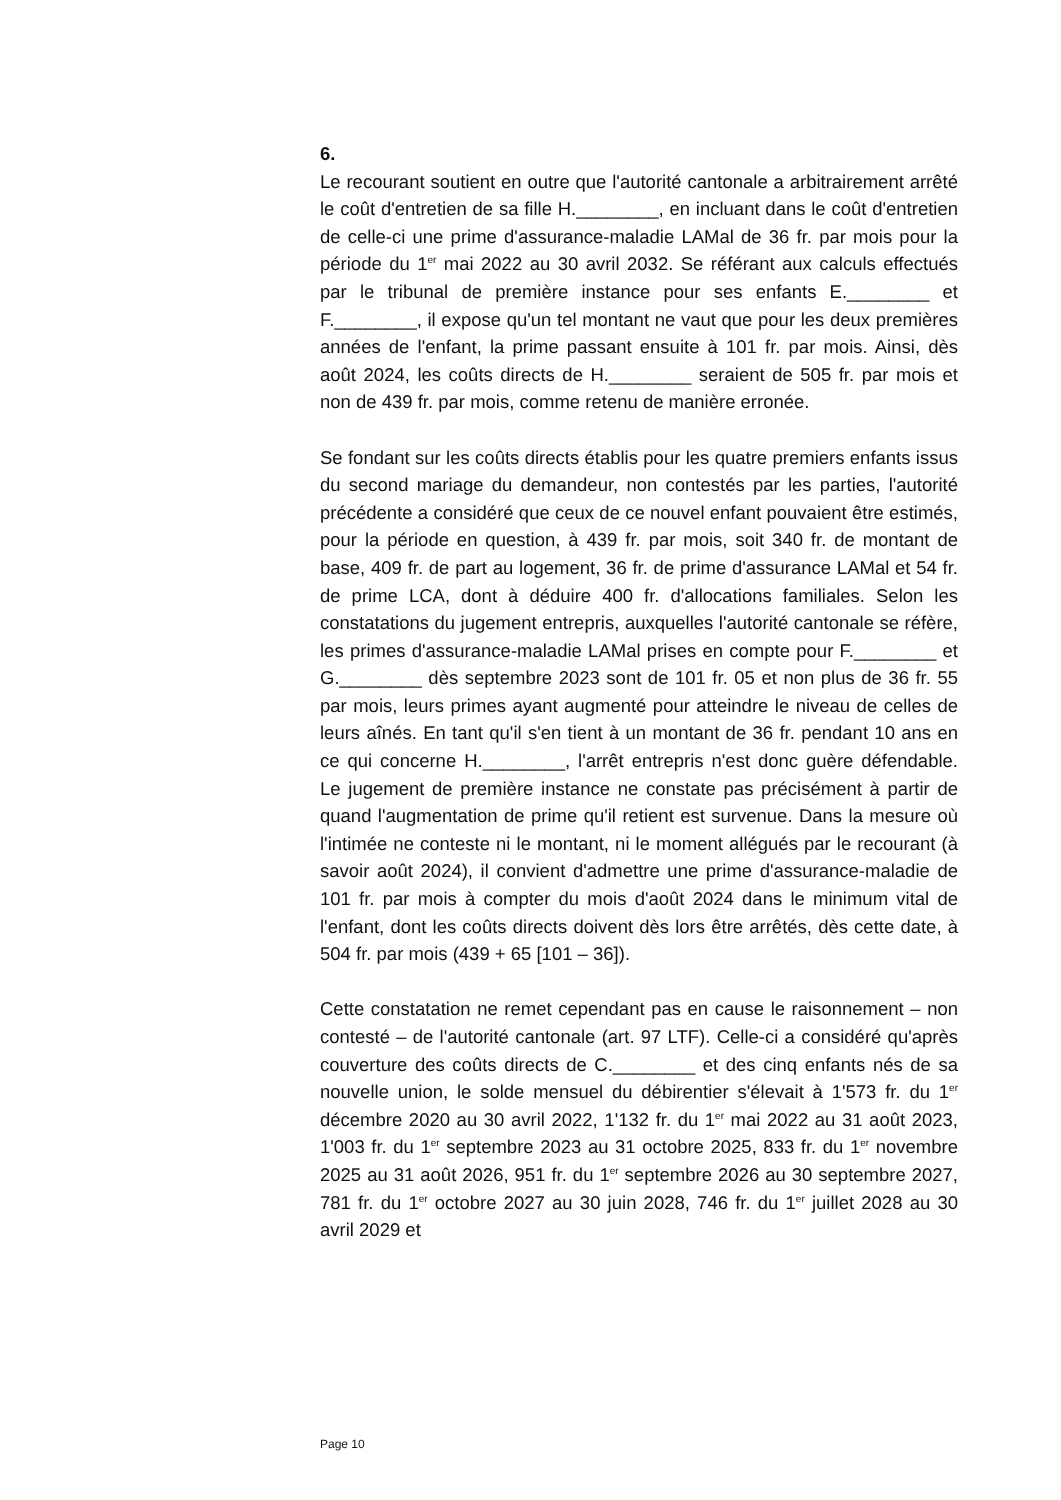6.
Le recourant soutient en outre que l'autorité cantonale a arbitrairement arrêté le coût d'entretien de sa fille H.________, en incluant dans le coût d'entretien de celle-ci une prime d'assurance-maladie LAMal de 36 fr. par mois pour la période du 1<sup>er</sup> mai 2022 au 30 avril 2032. Se référant aux calculs effectués par le tribunal de première instance pour ses enfants E.________ et F.________, il expose qu'un tel montant ne vaut que pour les deux premières années de l'enfant, la prime passant ensuite à 101 fr. par mois. Ainsi, dès août 2024, les coûts directs de H.________ seraient de 505 fr. par mois et non de 439 fr. par mois, comme retenu de manière erronée.
Se fondant sur les coûts directs établis pour les quatre premiers enfants issus du second mariage du demandeur, non contestés par les parties, l'autorité précédente a considéré que ceux de ce nouvel enfant pouvaient être estimés, pour la période en question, à 439 fr. par mois, soit 340 fr. de montant de base, 409 fr. de part au logement, 36 fr. de prime d'assurance LAMal et 54 fr. de prime LCA, dont à déduire 400 fr. d'allocations familiales. Selon les constatations du jugement entrepris, auxquelles l'autorité cantonale se réfère, les primes d'assurance-maladie LAMal prises en compte pour F.________ et G.________ dès septembre 2023 sont de 101 fr. 05 et non plus de 36 fr. 55 par mois, leurs primes ayant augmenté pour atteindre le niveau de celles de leurs aînés. En tant qu'il s'en tient à un montant de 36 fr. pendant 10 ans en ce qui concerne H.________, l'arrêt entrepris n'est donc guère défendable. Le jugement de première instance ne constate pas précisément à partir de quand l'augmentation de prime qu'il retient est survenue. Dans la mesure où l'intimée ne conteste ni le montant, ni le moment allégués par le recourant (à savoir août 2024), il convient d'admettre une prime d'assurance-maladie de 101 fr. par mois à compter du mois d'août 2024 dans le minimum vital de l'enfant, dont les coûts directs doivent dès lors être arrêtés, dès cette date, à 504 fr. par mois (439 + 65 [101 – 36]).
Cette constatation ne remet cependant pas en cause le raisonnement – non contesté – de l'autorité cantonale (art. 97 LTF). Celle-ci a considéré qu'après couverture des coûts directs de C.________ et des cinq enfants nés de sa nouvelle union, le solde mensuel du débirentier s'élevait à 1'573 fr. du 1<sup>er</sup> décembre 2020 au 30 avril 2022, 1'132 fr. du 1<sup>er</sup> mai 2022 au 31 août 2023, 1'003 fr. du 1<sup>er</sup> septembre 2023 au 31 octobre 2025, 833 fr. du 1<sup>er</sup> novembre 2025 au 31 août 2026, 951 fr. du 1<sup>er</sup> septembre 2026 au 30 septembre 2027, 781 fr. du 1<sup>er</sup> octobre 2027 au 30 juin 2028, 746 fr. du 1<sup>er</sup> juillet 2028 au 30 avril 2029 et
Page 10